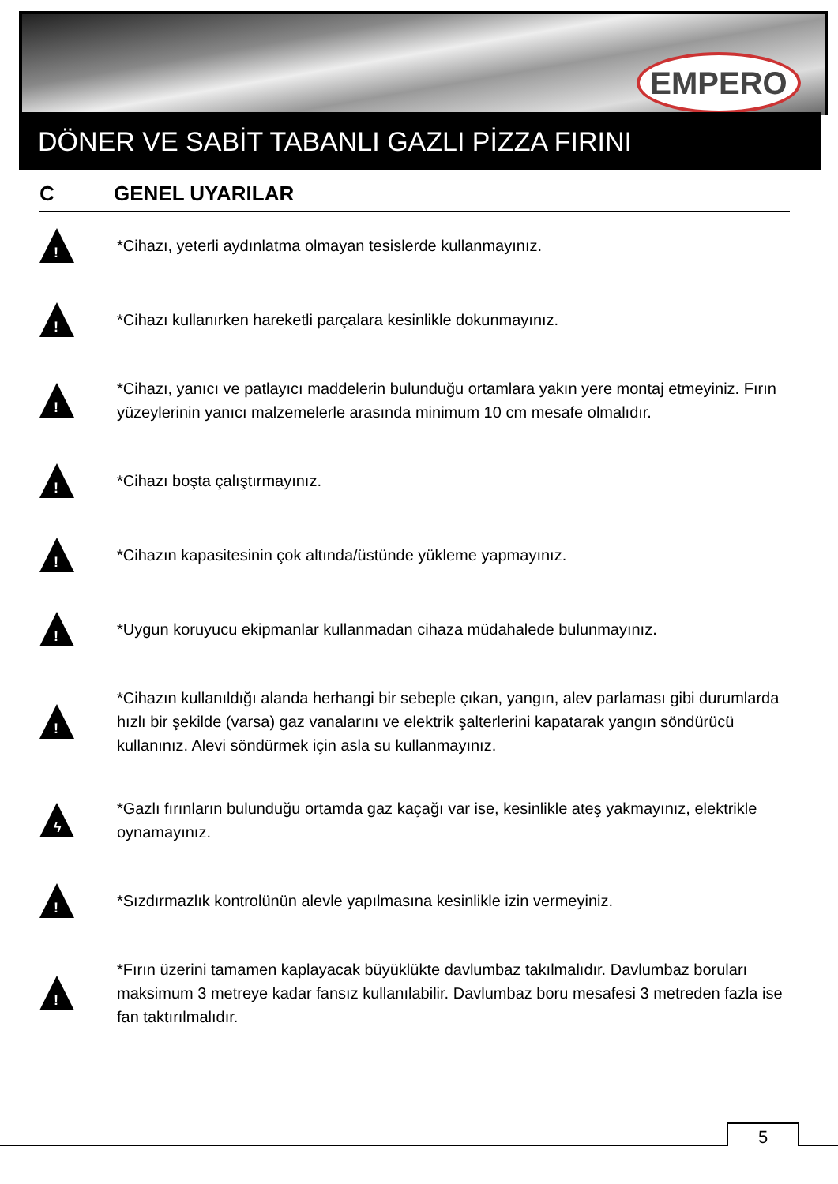EMPERO
DÖNER VE SABİT TABANLI GAZLI PİZZA FIRINI
C GENEL UYARILAR
!
*Cihazı, yeterli aydınlatma olmayan tesislerde kullanmayınız.
!
*Cihazı kullanırken hareketli parçalara kesinlikle dokunmayınız.
!
*Cihazı, yanıcı ve patlayıcı maddelerin bulunduğu ortamlara yakın yere montaj etmeyiniz. Fırın yüzeylerinin yanıcı malzemelerle arasında minimum 10 cm mesafe olmalıdır.
!
*Cihazı boşta çalıştırmayınız.
!
*Cihazın kapasitesinin çok altında/üstünde yükleme yapmayınız.
!
*Uygun koruyucu ekipmanlar kullanmadan cihaza müdahalede bulunmayınız.
!
*Cihazın kullanıldığı alanda herhangi bir sebeple çıkan, yangın, alev parlaması gibi durumlarda hızlı bir şekilde (varsa) gaz vanalarını ve elektrik şalterlerini kapatarak yangın söndürücü kullanınız. Alevi söndürmek için asla su kullanmayınız.
ϟ
*Gazlı fırınların bulunduğu ortamda gaz kaçağı var ise, kesinlikle ateş yakmayınız, elektrikle oynamayınız.
!
*Sızdırmazlık kontrolünün alevle yapılmasına kesinlikle izin vermeyiniz.
!
*Fırın üzerini tamamen kaplayacak büyüklükte davlumbaz takılmalıdır. Davlumbaz boruları maksimum 3 metreye kadar fansız kullanılabilir. Davlumbaz boru mesafesi 3 metreden fazla ise fan taktırılmalıdır.
5